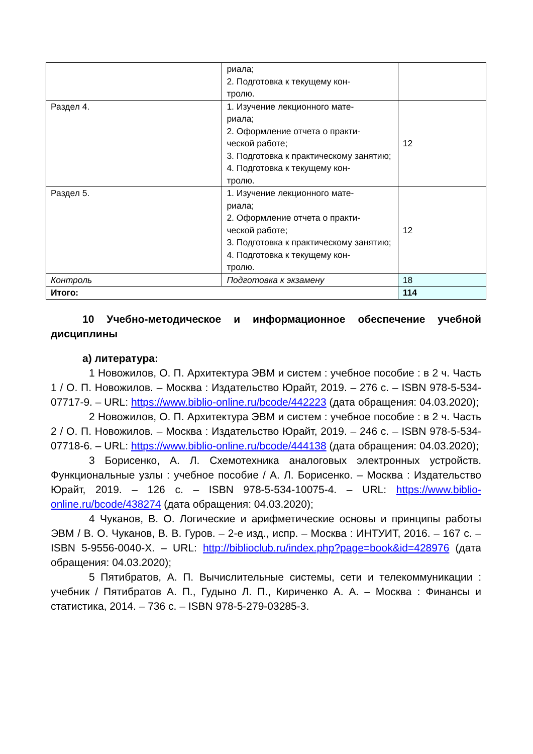| | риала; 2. Подготовка к текущему кон- тролю. | |
| Раздел 4. | 1. Изучение лекционного мате- риала; 2. Оформление отчета о практи- ческой работе; 3. Подготовка к практическому занятию; 4. Подготовка к текущему кон- тролю. | 12 |
| Раздел 5. | 1. Изучение лекционного мате- риала; 2. Оформление отчета о практи- ческой работе; 3. Подготовка к практическому занятию; 4. Подготовка к текущему кон- тролю. | 12 |
| Контроль | Подготовка к экзамену | 18 |
| Итого: | | 114 |
10 Учебно-методическое и информационное обеспечение учебной дисциплины
а) литература:
1 Новожилов, О. П. Архитектура ЭВМ и систем : учебное пособие : в 2 ч. Часть 1 / О. П. Новожилов. – Москва : Издательство Юрайт, 2019. – 276 с. – ISBN 978-5-534-07717-9. – URL: https://www.biblio-online.ru/bcode/442223 (дата обращения: 04.03.2020);
2 Новожилов, О. П. Архитектура ЭВМ и систем : учебное пособие : в 2 ч. Часть 2 / О. П. Новожилов. – Москва : Издательство Юрайт, 2019. – 246 с. – ISBN 978-5-534-07718-6. – URL: https://www.biblio-online.ru/bcode/444138 (дата обращения: 04.03.2020);
3 Борисенко, А. Л. Схемотехника аналоговых электронных устройств. Функциональные узлы : учебное пособие / А. Л. Борисенко. – Москва : Издательство Юрайт, 2019. – 126 с. – ISBN 978-5-534-10075-4. – URL: https://www.biblio-online.ru/bcode/438274 (дата обращения: 04.03.2020);
4 Чуканов, В. О. Логические и арифметические основы и принципы работы ЭВМ / В. О. Чуканов, В. В. Гуров. – 2-е изд., испр. – Москва : ИНТУИТ, 2016. – 167 с. – ISBN 5-9556-0040-X. – URL: http://biblioclub.ru/index.php?page=book&id=428976 (дата обращения: 04.03.2020);
5 Пятибратов, А. П. Вычислительные системы, сети и телекоммуникации : учебник / Пятибратов А. П., Гудыно Л. П., Кириченко А. А. – Москва : Финансы и статистика, 2014. – 736 с. – ISBN 978-5-279-03285-3.